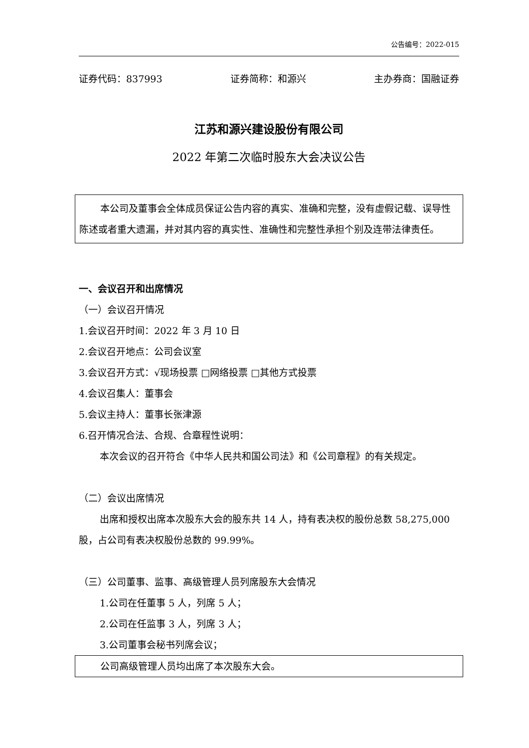公告编号：2022-015
证券代码：837993 证券简称：和源兴 主办券商：国融证券
江苏和源兴建设股份有限公司
2022 年第二次临时股东大会决议公告
本公司及董事会全体成员保证公告内容的真实、准确和完整，没有虚假记载、误导性陈述或者重大遗漏，并对其内容的真实性、准确性和完整性承担个别及连带法律责任。
一、会议召开和出席情况
（一）会议召开情况
1.会议召开时间：2022 年 3 月 10 日
2.会议召开地点：公司会议室
3.会议召开方式：√现场投票 □网络投票 □其他方式投票
4.会议召集人：董事会
5.会议主持人：董事长张津源
6.召开情况合法、合规、合章程性说明：
本次会议的召开符合《中华人民共和国公司法》和《公司章程》的有关规定。
（二）会议出席情况
出席和授权出席本次股东大会的股东共 14 人，持有表决权的股份总数 58,275,000 股，占公司有表决权股份总数的 99.99%。
（三）公司董事、监事、高级管理人员列席股东大会情况
1.公司在任董事 5 人，列席 5 人；
2.公司在任监事 3 人，列席 3 人；
3.公司董事会秘书列席会议；
公司高级管理人员均出席了本次股东大会。